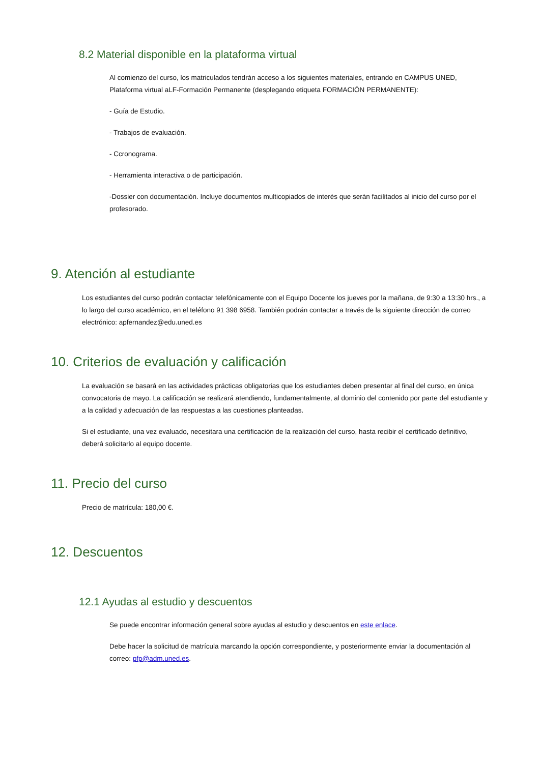8.2 Material disponible en la plataforma virtual
Al comienzo del curso, los matriculados tendrán acceso a los siguientes materiales, entrando en CAMPUS UNED, Plataforma virtual aLF-Formación Permanente (desplegando etiqueta FORMACIÓN PERMANENTE):
- Guía de Estudio.
- Trabajos de evaluación.
- Ccronograma.
- Herramienta interactiva o de participación.
-Dossier con documentación. Incluye documentos multicopiados de interés que serán facilitados al inicio del curso por el profesorado.
9. Atención al estudiante
Los estudiantes del curso podrán contactar telefónicamente con el Equipo Docente los jueves por la mañana, de 9:30 a 13:30 hrs., a lo largo del curso académico, en el teléfono 91 398 6958. También podrán contactar a través de la siguiente dirección de correo electrónico: apfernandez@edu.uned.es
10. Criterios de evaluación y calificación
La evaluación se basará en las actividades prácticas obligatorias que los estudiantes deben presentar al final del curso, en única convocatoria de mayo. La calificación se realizará atendiendo, fundamentalmente, al dominio del contenido por parte del estudiante y a la calidad y adecuación de las respuestas a las cuestiones planteadas.
Si el estudiante, una vez evaluado, necesitara una certificación de la realización del curso, hasta recibir el certificado definitivo, deberá solicitarlo al equipo docente.
11. Precio del curso
Precio de matrícula: 180,00 €.
12. Descuentos
12.1 Ayudas al estudio y descuentos
Se puede encontrar información general sobre ayudas al estudio y descuentos en este enlace.
Debe hacer la solicitud de matrícula marcando la opción correspondiente, y posteriormente enviar la documentación al correo: pfp@adm.uned.es.